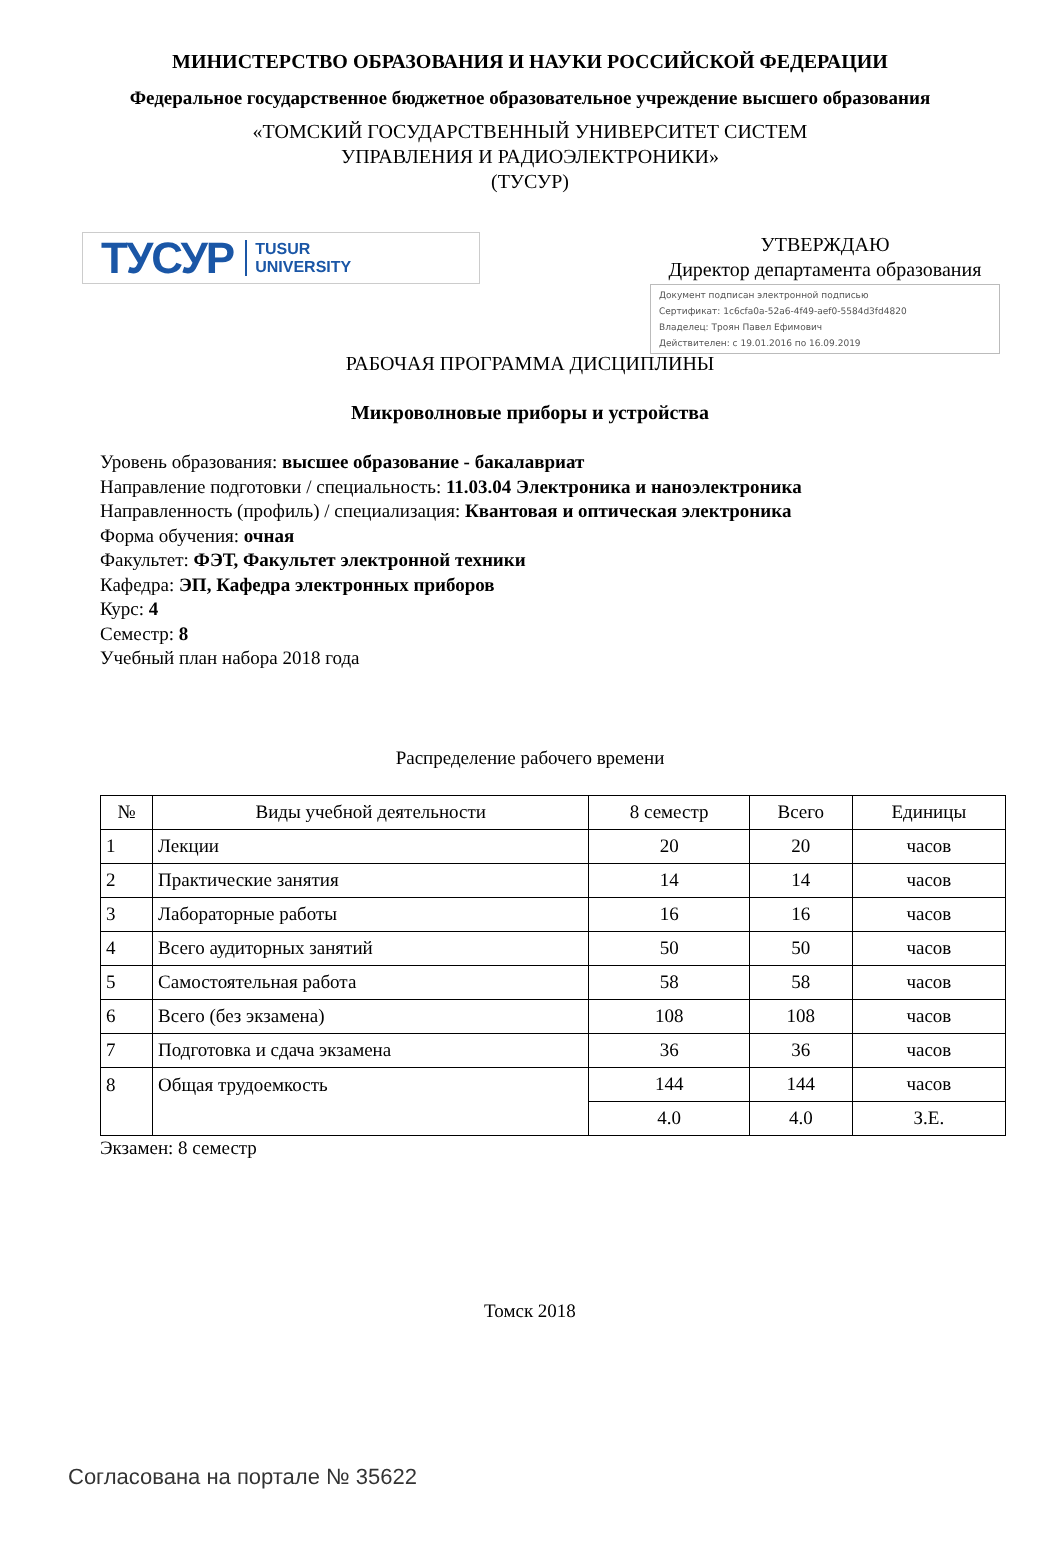МИНИСТЕРСТВО ОБРАЗОВАНИЯ И НАУКИ РОССИЙСКОЙ ФЕДЕРАЦИИ
Федеральное государственное бюджетное образовательное учреждение высшего образования
«ТОМСКИЙ ГОСУДАРСТВЕННЫЙ УНИВЕРСИТЕТ СИСТЕМ
УПРАВЛЕНИЯ И РАДИОЭЛЕКТРОНИКИ»
(ТУСУР)
ТУСУР TUSUR
UNIVERSITY
УТВЕРЖДАЮ
Директор департамента образования
Документ подписан электронной подписью
Сертификат: 1c6cfa0a-52a6-4f49-aef0-5584d3fd4820
Владелец: Троян Павел Ефимович
Действителен: с 19.01.2016 по 16.09.2019
РАБОЧАЯ ПРОГРАММА ДИСЦИПЛИНЫ
Микроволновые приборы и устройства
Уровень образования: высшее образование - бакалавриат
Направление подготовки / специальность: 11.03.04 Электроника и наноэлектроника
Направленность (профиль) / специализация: Квантовая и оптическая электроника
Форма обучения: очная
Факультет: ФЭТ, Факультет электронной техники
Кафедра: ЭП, Кафедра электронных приборов
Курс: 4
Семестр: 8
Учебный план набора 2018 года
Распределение рабочего времени
| № | Виды учебной деятельности | 8 семестр | Всего | Единицы |
| --- | --- | --- | --- | --- |
| 1 | Лекции | 20 | 20 | часов |
| 2 | Практические занятия | 14 | 14 | часов |
| 3 | Лабораторные работы | 16 | 16 | часов |
| 4 | Всего аудиторных занятий | 50 | 50 | часов |
| 5 | Самостоятельная работа | 58 | 58 | часов |
| 6 | Всего (без экзамена) | 108 | 108 | часов |
| 7 | Подготовка и сдача экзамена | 36 | 36 | часов |
| 8 | Общая трудоемкость | 144 | 144 | часов |
| | | 4.0 | 4.0 | З.Е. |
Экзамен: 8 семестр
Томск 2018
Согласована на портале № 35622